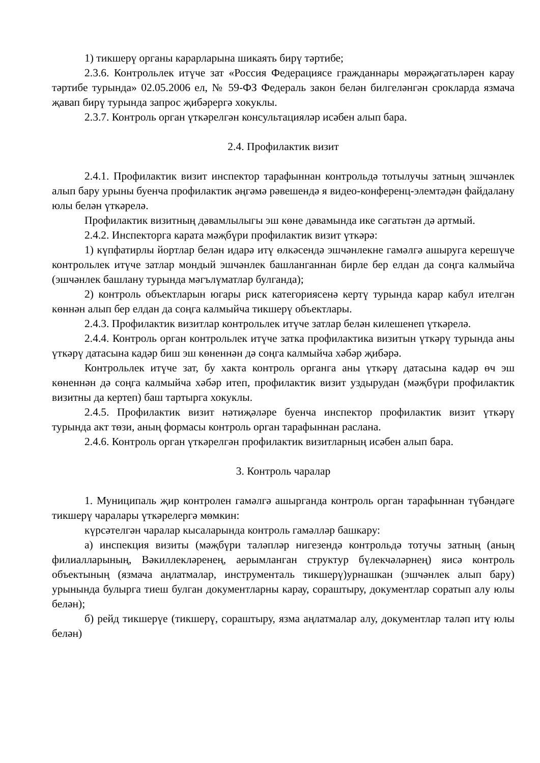1) тикшерү органы карарларына шикаять бирү тәртибе;
2.3.6. Контрольлек итүче зат «Россия Федерациясе гражданнары мөрәҗәгатьләрен карау тәртибе турында» 02.05.2006 ел, № 59-ФЗ Федераль закон белән билгеләнгән срокларда язмача җавап бирү турында запрос җибәрергә хокуклы.
2.3.7. Контроль орган үткәрелгән консультацияләр исәбен алып бара.
2.4. Профилактик визит
2.4.1. Профилактик визит инспектор тарафыннан контрольдә тотылучы затның эшчәнлек алып бару урыны буенча профилактик әңгәмә рәвешендә я видео-конференц-элемтәдән файдалану юлы белән үткәрелә.
Профилактик визитның дәвамлылыгы эш көне дәвамында ике сәгатьтән дә артмый.
2.4.2. Инспекторга карата мәҗбүри профилактик визит үткәрә:
1) күпфатирлы йортлар белән идарә итү өлкәсендә эшчәнлекне гамәлгә ашыруга керешүче контрольлек итүче затлар мондый эшчәнлек башланганнан бирле бер елдан да соңга калмыйча (эшчәнлек башлану турында мәгълүматлар булганда);
2) контроль объектларын югары риск категориясенә кертү турында карар кабул ителгән көннән алып бер елдан да соңга калмыйча тикшерү объектлары.
2.4.3. Профилактик визитлар контрольлек итүче затлар белән килешенеп үткәрелә.
2.4.4. Контроль орган контрольлек итүче затка профилактика визитын үткәрү турында аны үткәрү датасына кадәр биш эш көненнән дә соңга калмыйча хәбәр җибәрә.
Контрольлек итүче зат, бу хакта контроль органга аны үткәрү датасына кадәр өч эш көненнән дә соңга калмыйча хәбәр итеп, профилактик визит уздырудан (мәҗбүри профилактик визитны да кертеп) баш тартырга хокуклы.
2.4.5. Профилактик визит нәтиҗәләре буенча инспектор профилактик визит үткәрү турында акт төзи, аның формасы контроль орган тарафыннан раслана.
2.4.6. Контроль орган үткәрелгән профилактик визитларның исәбен алып бара.
3. Контроль чаралар
1. Муниципаль җир контролен гамәлгә ашырганда контроль орган тарафыннан түбәндәге тикшерү чаралары үткәрелергә мөмкин:
күрсәтелгән чаралар кысаларында контроль гамәлләр башкару:
а) инспекция визиты (мәҗбүри таләпләр нигезендә контрольдә тотучы затның (аның филиалларының, Вәкиллекләренең, аерымланган структур бүлекчәләрнең) яисә контроль объектының (язмача аңлатмалар, инструменталь тикшерү)урнашкан (эшчәнлек алып бару) урынында булырга тиеш булган документларны карау, сораштыру, документлар соратып алу юлы белән);
б) рейд тикшерүе (тикшерү, сораштыру, язма аңлатмалар алу, документлар таләп итү юлы белән)